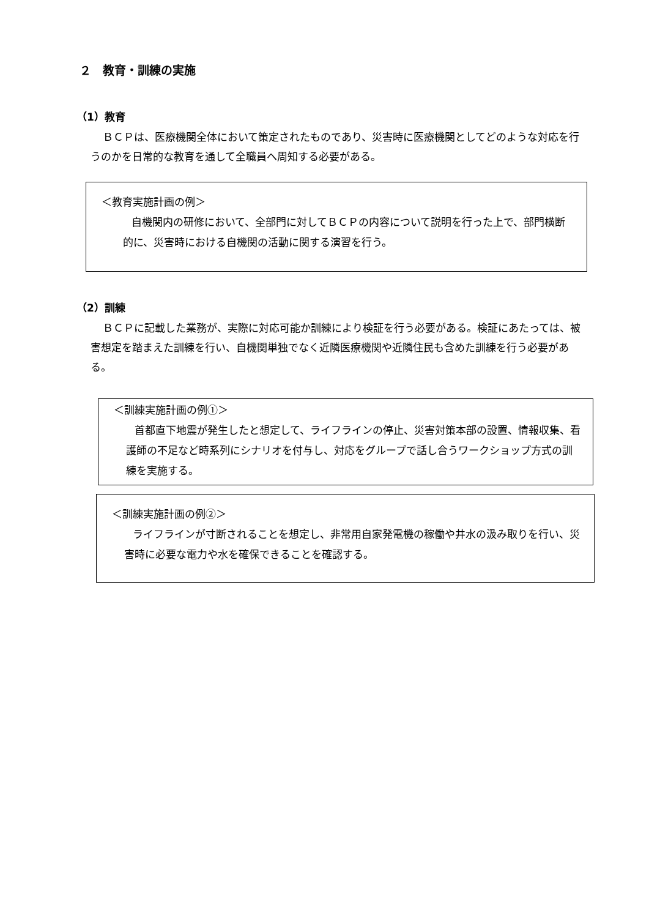２　教育・訓練の実施
（1）教育
ＢＣＰは、医療機関全体において策定されたものであり、災害時に医療機関としてどのような対応を行うのかを日常的な教育を通して全職員へ周知する必要がある。
＜教育実施計画の例＞
自機関内の研修において、全部門に対してＢＣＰの内容について説明を行った上で、部門横断的に、災害時における自機関の活動に関する演習を行う。
（2）訓練
ＢＣＰに記載した業務が、実際に対応可能か訓練により検証を行う必要がある。検証にあたっては、被害想定を踏まえた訓練を行い、自機関単独でなく近隣医療機関や近隣住民も含めた訓練を行う必要がある。
＜訓練実施計画の例①＞
首都直下地震が発生したと想定して、ライフラインの停止、災害対策本部の設置、情報収集、看護師の不足など時系列にシナリオを付与し、対応をグループで話し合うワークショップ方式の訓練を実施する。
＜訓練実施計画の例②＞
ライフラインが寸断されることを想定し、非常用自家発電機の稼働や井水の汲み取りを行い、災害時に必要な電力や水を確保できることを確認する。